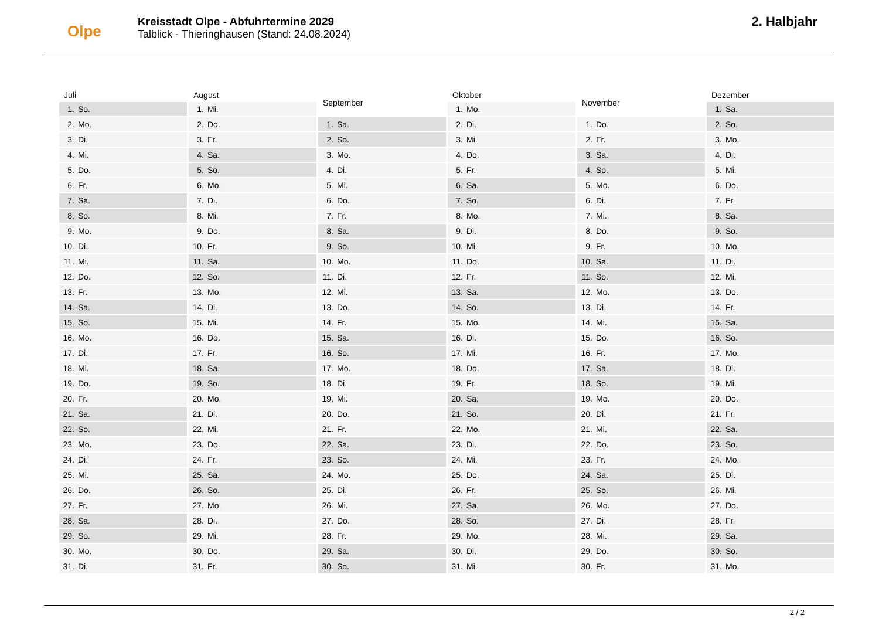Olpe
Kreisstadt Olpe - Abfuhrtermine 2029
Talblick - Thieringhausen (Stand: 24.08.2024)
2. Halbjahr
| Juli | |
| --- | --- |
| 1. | So. |
| 2. | Mo. |
| 3. | Di. |
| 4. | Mi. |
| 5. | Do. |
| 6. | Fr. |
| 7. | Sa. |
| 8. | So. |
| 9. | Mo. |
| 10. | Di. |
| 11. | Mi. |
| 12. | Do. |
| 13. | Fr. |
| 14. | Sa. |
| 15. | So. |
| 16. | Mo. |
| 17. | Di. |
| 18. | Mi. |
| 19. | Do. |
| 20. | Fr. |
| 21. | Sa. |
| 22. | So. |
| 23. | Mo. |
| 24. | Di. |
| 25. | Mi. |
| 26. | Do. |
| 27. | Fr. |
| 28. | Sa. |
| 29. | So. |
| 30. | Mo. |
| 31. | Di. |
| August | |
| --- | --- |
| 1. | Mi. |
| 2. | Do. |
| 3. | Fr. |
| 4. | Sa. |
| 5. | So. |
| 6. | Mo. |
| 7. | Di. |
| 8. | Mi. |
| 9. | Do. |
| 10. | Fr. |
| 11. | Sa. |
| 12. | So. |
| 13. | Mo. |
| 14. | Di. |
| 15. | Mi. |
| 16. | Do. |
| 17. | Fr. |
| 18. | Sa. |
| 19. | So. |
| 20. | Mo. |
| 21. | Di. |
| 22. | Mi. |
| 23. | Do. |
| 24. | Fr. |
| 25. | Sa. |
| 26. | So. |
| 27. | Mo. |
| 28. | Di. |
| 29. | Mi. |
| 30. | Do. |
| 31. | Fr. |
| September | |
| --- | --- |
| 1. | Sa. |
| 2. | So. |
| 3. | Mo. |
| 4. | Di. |
| 5. | Mi. |
| 6. | Do. |
| 7. | Fr. |
| 8. | Sa. |
| 9. | So. |
| 10. | Mo. |
| 11. | Di. |
| 12. | Mi. |
| 13. | Do. |
| 14. | Fr. |
| 15. | Sa. |
| 16. | So. |
| 17. | Mo. |
| 18. | Di. |
| 19. | Mi. |
| 20. | Do. |
| 21. | Fr. |
| 22. | Sa. |
| 23. | So. |
| 24. | Mo. |
| 25. | Di. |
| 26. | Mi. |
| 27. | Do. |
| 28. | Fr. |
| 29. | Sa. |
| 30. | So. |
| Oktober | |
| --- | --- |
| 1. | Mo. |
| 2. | Di. |
| 3. | Mi. |
| 4. | Do. |
| 5. | Fr. |
| 6. | Sa. |
| 7. | So. |
| 8. | Mo. |
| 9. | Di. |
| 10. | Mi. |
| 11. | Do. |
| 12. | Fr. |
| 13. | Sa. |
| 14. | So. |
| 15. | Mo. |
| 16. | Di. |
| 17. | Mi. |
| 18. | Do. |
| 19. | Fr. |
| 20. | Sa. |
| 21. | So. |
| 22. | Mo. |
| 23. | Di. |
| 24. | Mi. |
| 25. | Do. |
| 26. | Fr. |
| 27. | Sa. |
| 28. | So. |
| 29. | Mo. |
| 30. | Di. |
| 31. | Mi. |
| November | |
| --- | --- |
| 1. | Do. |
| 2. | Fr. |
| 3. | Sa. |
| 4. | So. |
| 5. | Mo. |
| 6. | Di. |
| 7. | Mi. |
| 8. | Do. |
| 9. | Fr. |
| 10. | Sa. |
| 11. | So. |
| 12. | Mo. |
| 13. | Di. |
| 14. | Mi. |
| 15. | Do. |
| 16. | Fr. |
| 17. | Sa. |
| 18. | So. |
| 19. | Mo. |
| 20. | Di. |
| 21. | Mi. |
| 22. | Do. |
| 23. | Fr. |
| 24. | Sa. |
| 25. | So. |
| 26. | Mo. |
| 27. | Di. |
| 28. | Mi. |
| 29. | Do. |
| 30. | Fr. |
| Dezember | |
| --- | --- |
| 1. | Sa. |
| 2. | So. |
| 3. | Mo. |
| 4. | Di. |
| 5. | Mi. |
| 6. | Do. |
| 7. | Fr. |
| 8. | Sa. |
| 9. | So. |
| 10. | Mo. |
| 11. | Di. |
| 12. | Mi. |
| 13. | Do. |
| 14. | Fr. |
| 15. | Sa. |
| 16. | So. |
| 17. | Mo. |
| 18. | Di. |
| 19. | Mi. |
| 20. | Do. |
| 21. | Fr. |
| 22. | Sa. |
| 23. | So. |
| 24. | Mo. |
| 25. | Di. |
| 26. | Mi. |
| 27. | Do. |
| 28. | Fr. |
| 29. | Sa. |
| 30. | So. |
| 31. | Mo. |
2 / 2